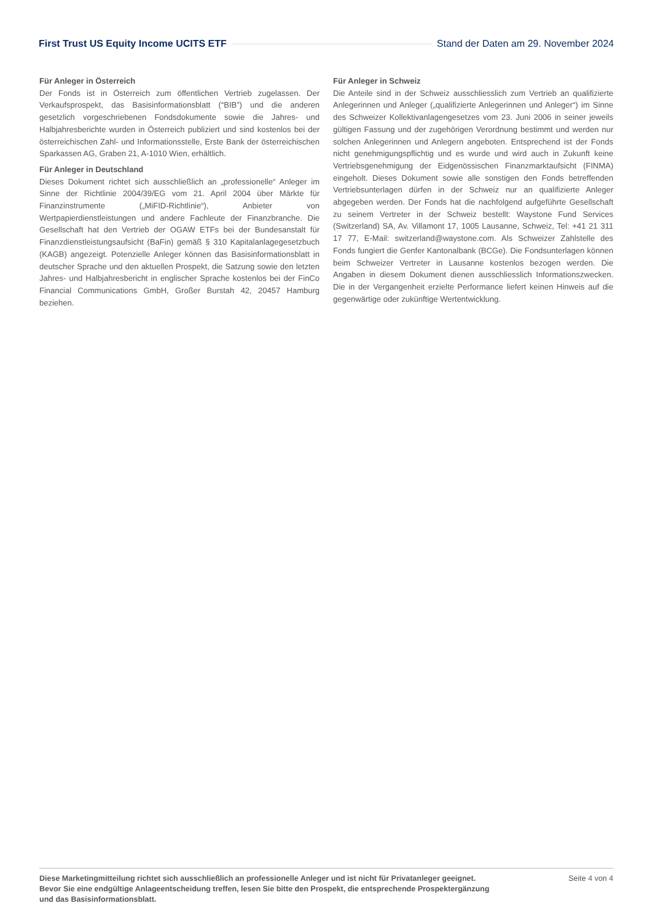First Trust US Equity Income UCITS ETF Stand der Daten am 29. November 2024
Für Anleger in Österreich
Der Fonds ist in Österreich zum öffentlichen Vertrieb zugelassen. Der Verkaufsprospekt, das Basisinformationsblatt (“BIB”) und die anderen gesetzlich vorgeschriebenen Fondsdokumente sowie die Jahres- und Halbjahresberichte wurden in Österreich publiziert und sind kostenlos bei der österreichischen Zahl- und Informationsstelle, Erste Bank der österreichischen Sparkassen AG, Graben 21, A-1010 Wien, erhältlich.
Für Anleger in Deutschland
Dieses Dokument richtet sich ausschließlich an „professionelle“ Anleger im Sinne der Richtlinie 2004/39/EG vom 21. April 2004 über Märkte für Finanzinstrumente („MiFID-Richtlinie“), Anbieter von Wertpapierdienstleistungen und andere Fachleute der Finanzbranche. Die Gesellschaft hat den Vertrieb der OGAW ETFs bei der Bundesanstalt für Finanzdienstleistungsaufsicht (BaFin) gemäß § 310 Kapitalanlagegesetzbuch (KAGB) angezeigt. Potenzielle Anleger können das Basisinformationsblatt in deutscher Sprache und den aktuellen Prospekt, die Satzung sowie den letzten Jahres- und Halbjahresbericht in englischer Sprache kostenlos bei der FinCo Financial Communications GmbH, Großer Burstah 42, 20457 Hamburg beziehen.
Für Anleger in Schweiz
Die Anteile sind in der Schweiz ausschliesslich zum Vertrieb an qualifizierte Anlegerinnen und Anleger („qualifizierte Anlegerinnen und Anleger“) im Sinne des Schweizer Kollektivanlagengesetzes vom 23. Juni 2006 in seiner jeweils gültigen Fassung und der zugehörigen Verordnung bestimmt und werden nur solchen Anlegerinnen und Anlegern angeboten. Entsprechend ist der Fonds nicht genehmigungspflichtig und es wurde und wird auch in Zukunft keine Vertriebsgenehmigung der Eidgenössischen Finanzmarktaufsicht (FINMA) eingeholt. Dieses Dokument sowie alle sonstigen den Fonds betreffenden Vertriebsunterlagen dürfen in der Schweiz nur an qualifizierte Anleger abgegeben werden. Der Fonds hat die nachfolgend aufgeführte Gesellschaft zu seinem Vertreter in der Schweiz bestellt: Waystone Fund Services (Switzerland) SA, Av. Villamont 17, 1005 Lausanne, Schweiz, Tel: +41 21 311 17 77, E-Mail: switzerland@waystone.com. Als Schweizer Zahlstelle des Fonds fungiert die Genfer Kantonalbank (BCGe). Die Fondsunterlagen können beim Schweizer Vertreter in Lausanne kostenlos bezogen werden. Die Angaben in diesem Dokument dienen ausschliesslich Informationszwecken. Die in der Vergangenheit erzielte Performance liefert keinen Hinweis auf die gegenwärtige oder zukünftige Wertentwicklung.
Diese Marketingmitteilung richtet sich ausschließlich an professionelle Anleger und ist nicht für Privatanleger geeignet. Bevor Sie eine endgültige Anlageentscheidung treffen, lesen Sie bitte den Prospekt, die entsprechende Prospektergänzung und das Basisinformationsblatt. Seite 4 von 4